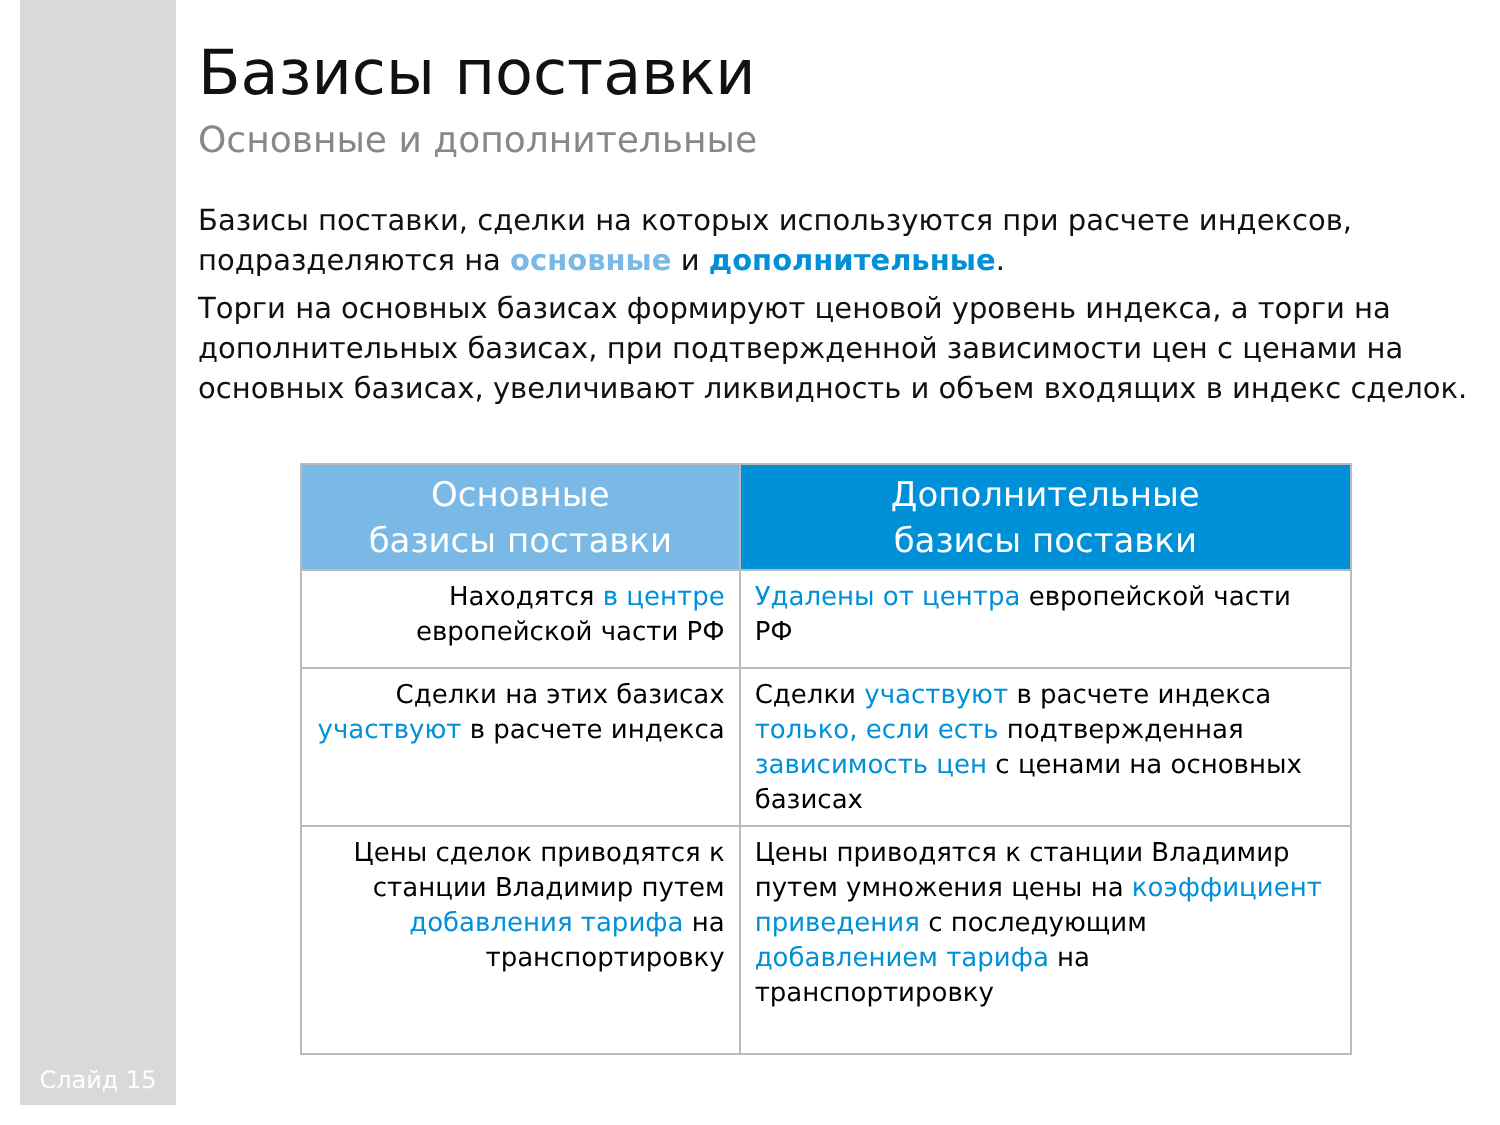Слайд 15
Базисы поставки
Основные и дополнительные
Базисы поставки, сделки на которых используются при расчете индексов, подразделяются на основные и дополнительные.
Торги на основных базисах формируют ценовой уровень индекса, а торги на дополнительных базисах, при подтвержденной зависимости цен с ценами на основных базисах, увеличивают ликвидность и объем входящих в индекс сделок.
| Основные базисы поставки | Дополнительные базисы поставки |
| --- | --- |
| Находятся в центре европейской части РФ | Удалены от центра европейской части РФ |
| Сделки на этих базисах участвуют в расчете индекса | Сделки участвуют в расчете индекса только, если есть подтвержденная зависимость цен с ценами на основных базисах |
| Цены сделок приводятся к станции Владимир путем добавления тарифа на транспортировку | Цены приводятся к станции Владимир путем умножения цены на коэффициент приведения с последующим добавлением тарифа на транспортировку |